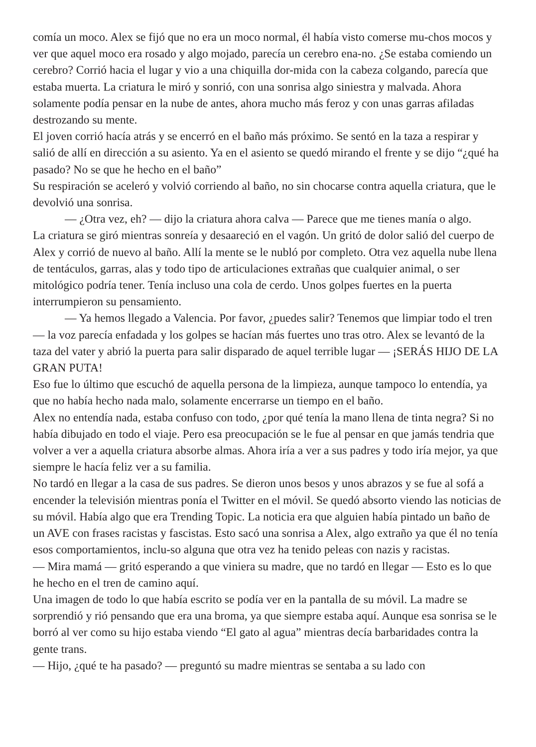comía un moco. Alex se fijó que no era un moco normal, él había visto comerse mu-chos mocos y ver que aquel moco era rosado y algo mojado, parecía un cerebro ena-no. ¿Se estaba comiendo un cerebro? Corrió hacia el lugar y vio a una chiquilla dor-mida con la cabeza colgando, parecía que estaba muerta. La criatura le miró y sonrió, con una sonrisa algo siniestra y malvada. Ahora solamente podía pensar en la nube de antes, ahora mucho más feroz y con unas garras afiladas destrozando su mente.
El joven corrió hacía atrás y se encerró en el baño más próximo. Se sentó en la taza a respirar y salió de allí en dirección a su asiento. Ya en el asiento se quedó mirando el frente y se dijo “¿qué ha pasado? No se que he hecho en el baño”
Su respiración se aceleró y volvió corriendo al baño, no sin chocarse contra aquella criatura, que le devolvió una sonrisa.
— ¿Otra vez, eh? — dijo la criatura ahora calva — Parece que me tienes manía o algo.
La criatura se giró mientras sonreía y desaareció en el vagón. Un gritó de dolor salió del cuerpo de Alex y corrió de nuevo al baño. Allí la mente se le nubló por completo. Otra vez aquella nube llena de tentáculos, garras, alas y todo tipo de articulaciones extrañas que cualquier animal, o ser mitológico podría tener. Tenía incluso una cola de cerdo. Unos golpes fuertes en la puerta interrumpieron su pensamiento.
— Ya hemos llegado a Valencia. Por favor, ¿puedes salir? Tenemos que limpiar todo el tren — la voz parecía enfadada y los golpes se hacían más fuertes uno tras otro. Alex se levantó de la taza del vater y abrió la puerta para salir disparado de aquel terrible lugar — ¡SERÁS HIJO DE LA GRAN PUTA!
Eso fue lo último que escuchó de aquella persona de la limpieza, aunque tampoco lo entendía, ya que no había hecho nada malo, solamente encerrarse un tiempo en el baño.
Alex no entendía nada, estaba confuso con todo, ¿por qué tenía la mano llena de tinta negra? Si no había dibujado en todo el viaje. Pero esa preocupación se le fue al pensar en que jamás tendria que volver a ver a aquella criatura absorbe almas. Ahora iría a ver a sus padres y todo iría mejor, ya que siempre le hacía feliz ver a su familia.
No tardó en llegar a la casa de sus padres. Se dieron unos besos y unos abrazos y se fue al sofá a encender la televisión mientras ponía el Twitter en el móvil. Se quedó absorto viendo las noticias de su móvil. Había algo que era Trending Topic. La noticia era que alguien había pintado un baño de un AVE con frases racistas y fascistas. Esto sacó una sonrisa a Alex, algo extraño ya que él no tenía esos comportamientos, inclu-so alguna que otra vez ha tenido peleas con nazis y racistas.
— Mira mamá — gritó esperando a que viniera su madre, que no tardó en llegar — Esto es lo que he hecho en el tren de camino aquí.
Una imagen de todo lo que había escrito se podía ver en la pantalla de su móvil. La madre se sorprendió y rió pensando que era una broma, ya que siempre estaba aquí. Aunque esa sonrisa se le borró al ver como su hijo estaba viendo “El gato al agua” mientras decía barbaridades contra la gente trans.
— Hijo, ¿qué te ha pasado? — preguntó su madre mientras se sentaba a su lado con